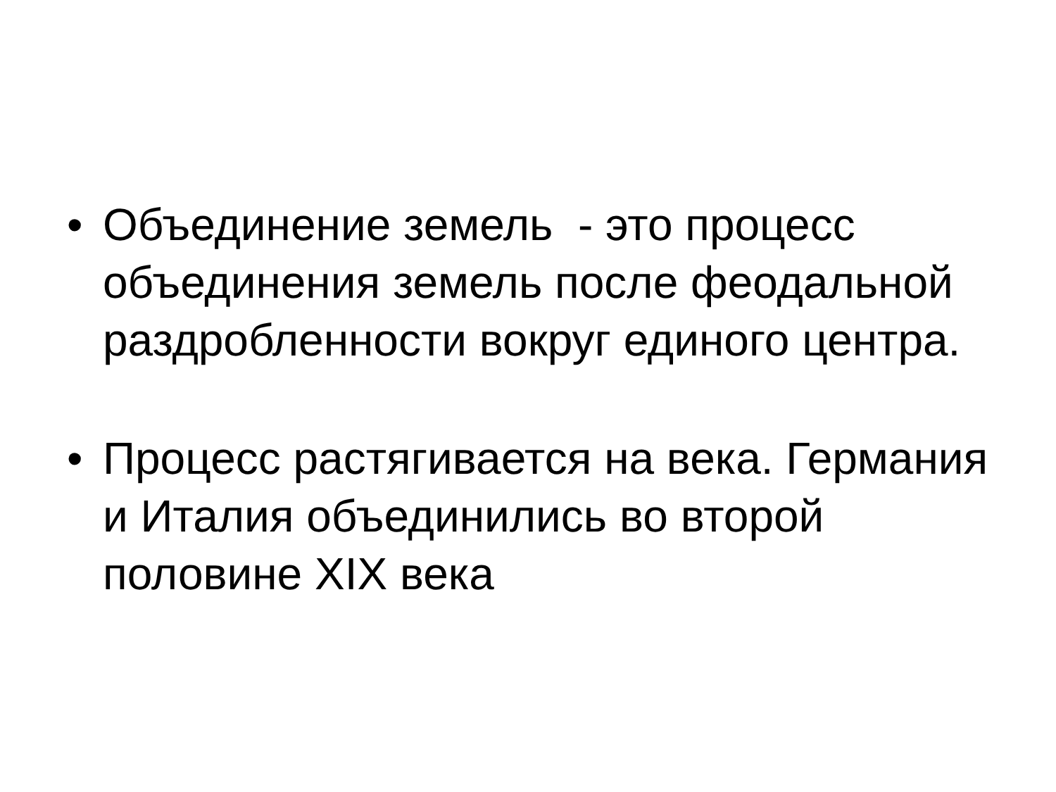• Объединение земель - это процесс объединения земель после феодальной раздробленности вокруг единого центра.
• Процесс растягивается на века. Германия и Италия объединились во второй половине XIX века